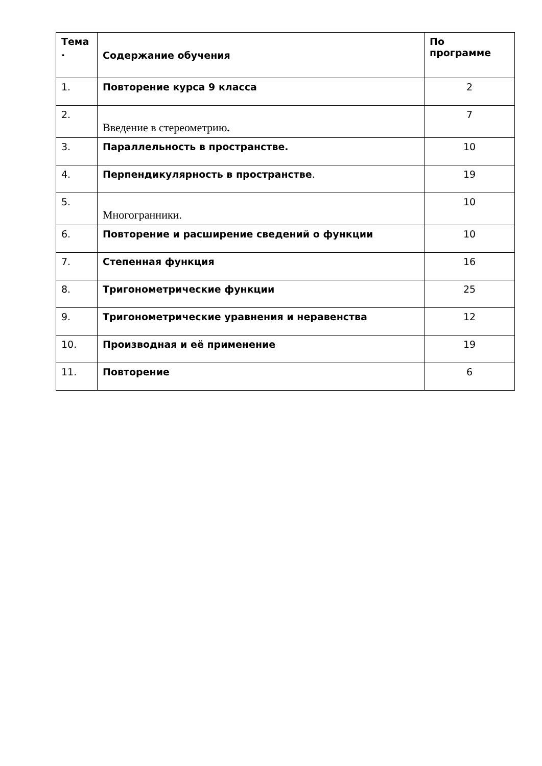| Тема . | Содержание обучения | По программе |
| --- | --- | --- |
| 1. | Повторение курса 9 класса | 2 |
| 2. | Введение в стереометрию . | 7 |
| 3. | Параллельность в пространстве. | 10 |
| 4. | Перпендикулярность в пространстве . | 19 |
| 5. | Многогранники. | 10 |
| 6. | Повторение и расширение сведений о функции | 10 |
| 7. | Степенная функция | 16 |
| 8. | Тригонометрические функции | 25 |
| 9. | Тригонометрические уравнения и неравенства | 12 |
| 10. | Производная и её применение | 19 |
| 11. | Повторение | 6 |